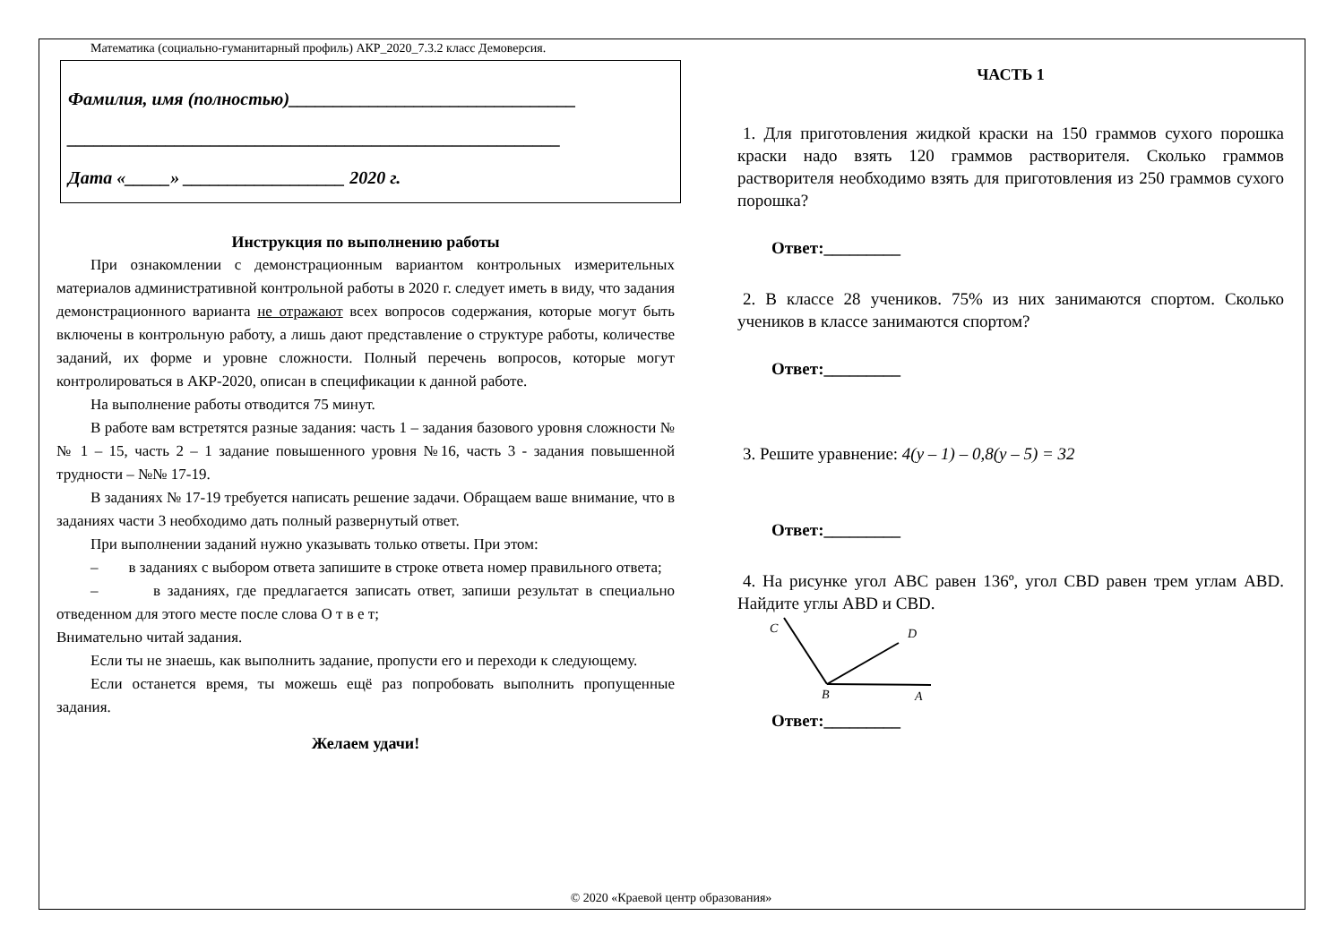Математика (социально-гуманитарный профиль) АКР_2020_7.3.2 класс Демоверсия.
Фамилия, имя (полностью)________________________________
_______________________________________________________
Дата «_____» __________________ 2020 г.
Инструкция по выполнению работы
При ознакомлении с демонстрационным вариантом контрольных измерительных материалов административной контрольной работы в 2020 г. следует иметь в виду, что задания демонстрационного варианта не отражают всех вопросов содержания, которые могут быть включены в контрольную работу, а лишь дают представление о структуре работы, количестве заданий, их форме и уровне сложности. Полный перечень вопросов, которые могут контролироваться в АКР-2020, описан в спецификации к данной работе.
На выполнение работы отводится 75 минут.
В работе вам встретятся разные задания: часть 1 – задания базового уровня сложности №№ 1 – 15, часть 2 – 1 задание повышенного уровня №16, часть 3 - задания повышенной трудности – №№ 17-19.
В заданиях № 17-19 требуется написать решение задачи. Обращаем ваше внимание, что в заданиях части 3 необходимо дать полный развернутый ответ.
При выполнении заданий нужно указывать только ответы. При этом:
– в заданиях с выбором ответа запишите в строке ответа номер правильного ответа;
– в заданиях, где предлагается записать ответ, запиши результат в специально отведенном для этого месте после слова О т в е т;
Внимательно читай задания.
Если ты не знаешь, как выполнить задание, пропусти его и переходи к следующему.
Если останется время, ты можешь ещё раз попробовать выполнить пропущенные задания.
Желаем удачи!
ЧАСТЬ 1
1. Для приготовления жидкой краски на 150 граммов сухого порошка краски надо взять 120 граммов растворителя. Сколько граммов растворителя необходимо взять для приготовления из 250 граммов сухого порошка?
Ответ:_________
2. В классе 28 учеников. 75% из них занимаются спортом. Сколько учеников в классе занимаются спортом?
Ответ:_________
3. Решите уравнение: 4(y – 1) – 0,8(y – 5) = 32
Ответ:_________
4. На рисунке угол ABC равен 136º, угол CBD равен трем углам ABD. Найдите углы ABD и CBD.
C
D
B
A
Ответ:_________
© 2020 «Краевой центр образования»